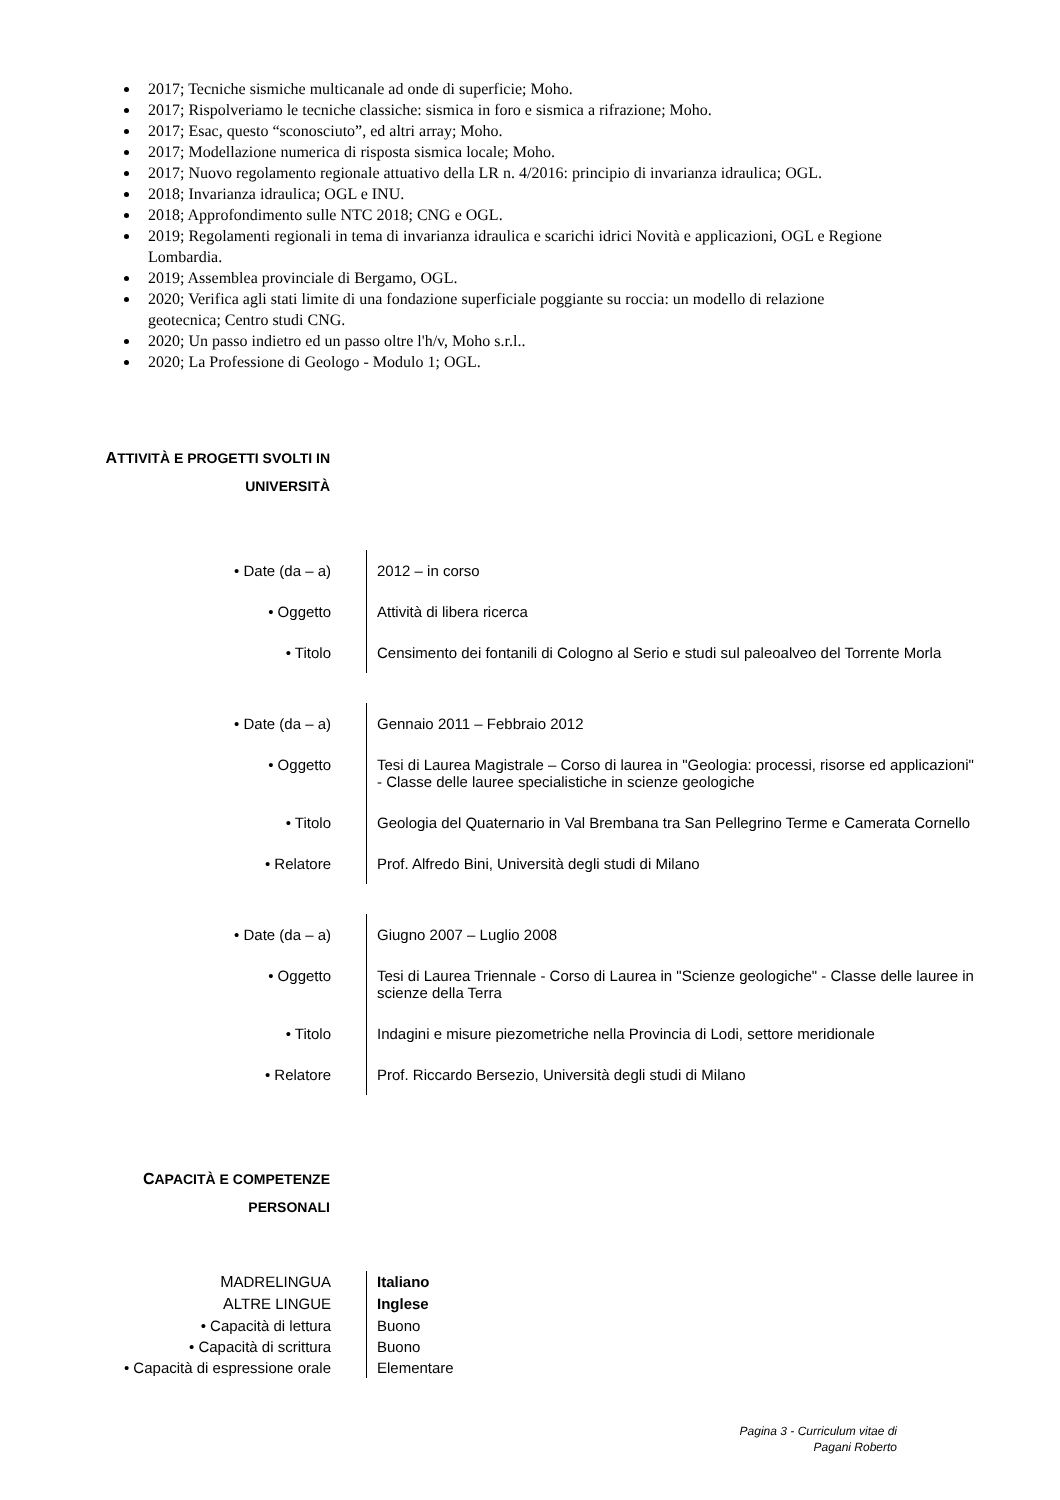2017; Tecniche sismiche multicanale ad onde di superficie; Moho.
2017; Rispolveriamo le tecniche classiche: sismica in foro e sismica a rifrazione; Moho.
2017; Esac, questo “sconosciuto”, ed altri array; Moho.
2017; Modellazione numerica di risposta sismica locale; Moho.
2017; Nuovo regolamento regionale attuativo della LR n. 4/2016: principio di invarianza idraulica; OGL.
2018; Invarianza idraulica; OGL e INU.
2018; Approfondimento sulle NTC 2018; CNG e OGL.
2019; Regolamenti regionali in tema di invarianza idraulica e scarichi idrici Novità e applicazioni, OGL e Regione Lombardia.
2019; Assemblea provinciale di Bergamo, OGL.
2020; Verifica agli stati limite di una fondazione superficiale poggiante su roccia: un modello di relazione geotecnica; Centro studi CNG.
2020; Un passo indietro ed un passo oltre l'h/v, Moho s.r.l..
2020; La Professione di Geologo - Modulo 1; OGL.
ATTIVITÀ E PROGETTI SVOLTI IN
UNIVERSITÀ
| • Date (da – a) | 2012 – in corso |
| • Oggetto | Attività di libera ricerca |
| • Titolo | Censimento dei fontanili di Cologno al Serio e studi sul paleoalveo del Torrente Morla |
| • Date (da – a) | Gennaio 2011 – Febbraio 2012 |
| • Oggetto | Tesi di Laurea Magistrale – Corso di laurea in "Geologia: processi, risorse ed applicazioni" - Classe delle lauree specialistiche in scienze geologiche |
| • Titolo | Geologia del Quaternario in Val Brembana tra San Pellegrino Terme e Camerata Cornello |
| • Relatore | Prof. Alfredo Bini, Università degli studi di Milano |
| • Date (da – a) | Giugno 2007 – Luglio 2008 |
| • Oggetto | Tesi di Laurea Triennale - Corso di Laurea in "Scienze geologiche" - Classe delle lauree in scienze della Terra |
| • Titolo | Indagini e misure piezometriche nella Provincia di Lodi, settore meridionale |
| • Relatore | Prof. Riccardo Bersezio, Università degli studi di Milano |
CAPACITÀ E COMPETENZE
PERSONALI
| M ADRELINGUA | Italiano |
| A LTRE LINGUE | Inglese |
| • Capacità di lettura | Buono |
| • Capacità di scrittura | Buono |
| • Capacità di espressione orale | Elementare |
Pagina 3 - Curriculum vitae di
Pagani Roberto